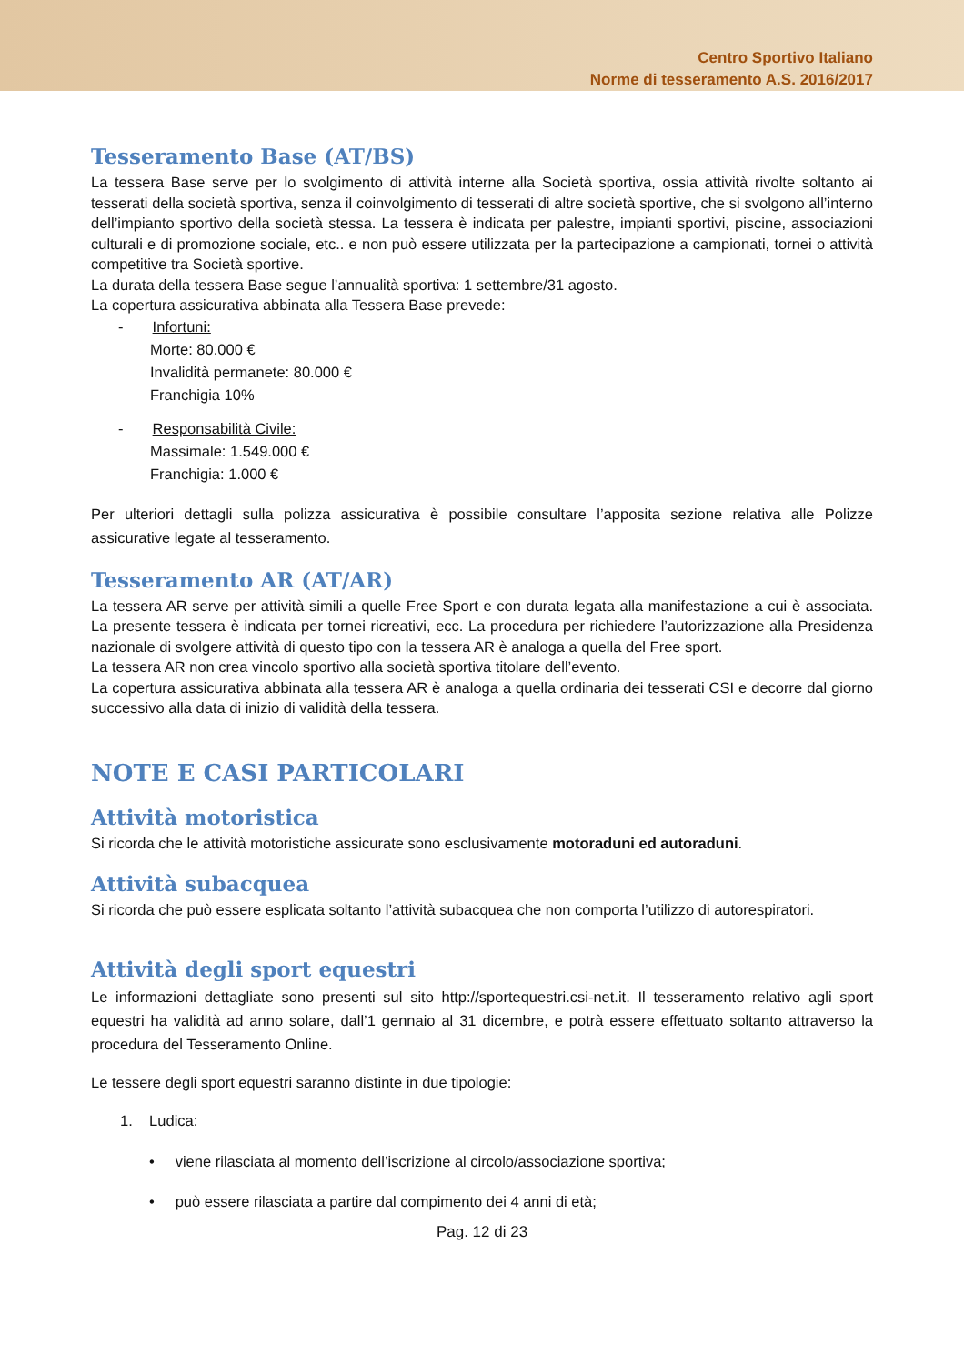Centro Sportivo Italiano
Norme di tesseramento A.S. 2016/2017
Tesseramento Base (AT/BS)
La tessera Base serve per lo svolgimento di attività interne alla Società sportiva, ossia attività rivolte soltanto ai tesserati della società sportiva, senza il coinvolgimento di tesserati di altre società sportive, che si svolgono all’interno dell’impianto sportivo della società stessa. La tessera è indicata per palestre, impianti sportivi, piscine, associazioni culturali e di promozione sociale, etc.. e non può essere utilizzata per la partecipazione a campionati, tornei o attività competitive tra Società sportive.
La durata della tessera Base segue l’annualità sportiva: 1 settembre/31 agosto.
La copertura assicurativa abbinata alla Tessera Base prevede:
- Infortuni:
Morte: 80.000 €
Invalidità permanete: 80.000 €
Franchigia 10%
- Responsabilità Civile:
Massimale: 1.549.000 €
Franchigia: 1.000 €
Per ulteriori dettagli sulla polizza assicurativa è possibile consultare l’apposita sezione relativa alle Polizze assicurative legate al tesseramento.
Tesseramento AR (AT/AR)
La tessera AR serve per attività simili a quelle Free Sport e con durata legata alla manifestazione a cui è associata. La presente tessera è indicata per tornei ricreativi, ecc. La procedura per richiedere l’autorizzazione alla Presidenza nazionale di svolgere attività di questo tipo con la tessera AR è analoga a quella del Free sport.
La tessera AR non crea vincolo sportivo alla società sportiva titolare dell’evento.
La copertura assicurativa abbinata alla tessera AR è analoga a quella ordinaria dei tesserati CSI e decorre dal giorno successivo alla data di inizio di validità della tessera.
NOTE E CASI PARTICOLARI
Attività motoristica
Si ricorda che le attività motoristiche assicurate sono esclusivamente motoraduni ed autoraduni.
Attività subacquea
Si ricorda che può essere esplicata soltanto l’attività subacquea che non comporta l’utilizzo di autorespiratori.
Attività degli sport equestri
Le informazioni dettagliate sono presenti sul sito http://sportequestri.csi-net.it. Il tesseramento relativo agli sport equestri ha validità ad anno solare, dall’1 gennaio al 31 dicembre, e potrà essere effettuato soltanto attraverso la procedura del Tesseramento Online.
Le tessere degli sport equestri saranno distinte in due tipologie:
1. Ludica:
• viene rilasciata al momento dell’iscrizione al circolo/associazione sportiva;
• può essere rilasciata a partire dal compimento dei 4 anni di età;
Pag. 12 di 23